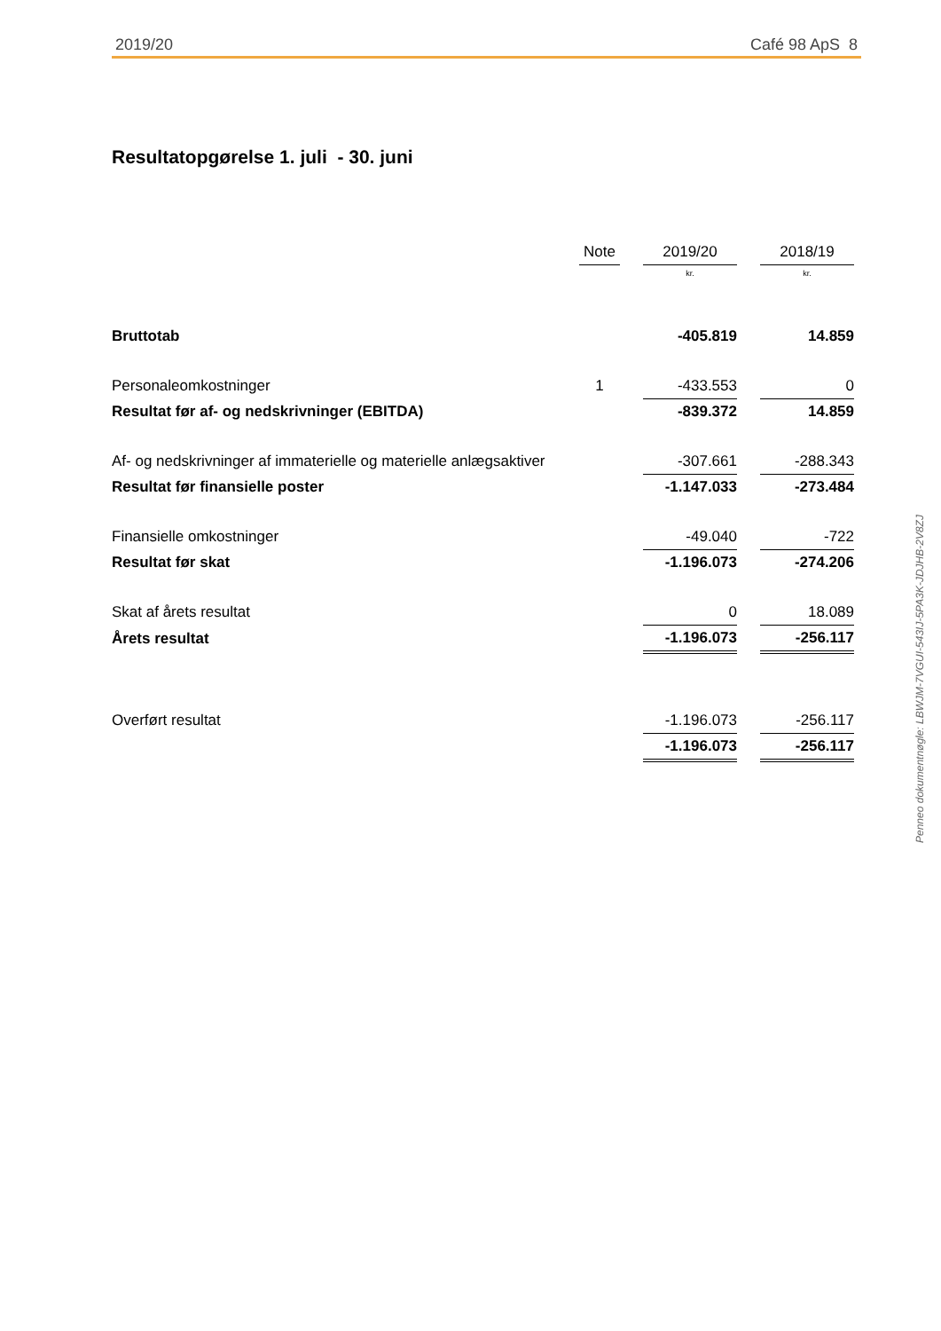2019/20 Café 98 ApS 8
Resultatopgørelse 1. juli - 30. juni
| | Note | | 2019/20 | | 2018/19 |
| | | | kr. | | kr. |
| Bruttotab | | | -405.819 | | 14.859 |
| Personaleomkostninger | 1 | | -433.553 | | 0 |
| Resultat før af- og nedskrivninger (EBITDA) | | | -839.372 | | 14.859 |
| Af- og nedskrivninger af immaterielle og materielle anlægsaktiver | | | -307.661 | | -288.343 |
| Resultat før finansielle poster | | | -1.147.033 | | -273.484 |
| Finansielle omkostninger | | | -49.040 | | -722 |
| Resultat før skat | | | -1.196.073 | | -274.206 |
| Skat af årets resultat | | | 0 | | 18.089 |
| Årets resultat | | | -1.196.073 | | -256.117 |
| Overført resultat | | | -1.196.073 | | -256.117 |
| | | | -1.196.073 | | -256.117 |
Penneo dokumentnøgle: LBWJM-7VGUI-543IJ-5PA3K-JDJHB-2V8ZJ